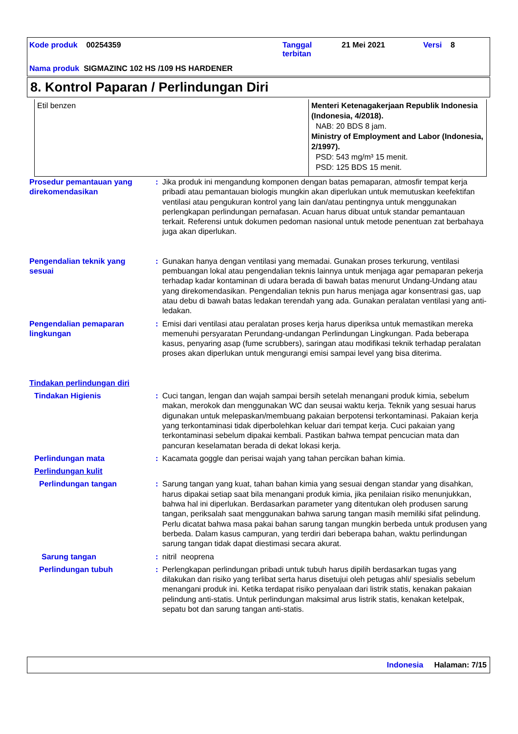Kode produk 00254359
Tanggal
terbitan
21 Mei 2021 Versi 8
Nama produk SIGMAZINC 102 HS /109 HS HARDENER
8. Kontrol Paparan / Perlindungan Diri
| Etil benzen | Menteri Ketenagakerjaan Republik Indonesia (Indonesia, 4/2018). NAB: 20 BDS 8 jam. Ministry of Employment and Labor (Indonesia, 2/1997). PSD: 543 mg/m³ 15 menit. PSD: 125 BDS 15 menit. |
Prosedur pemantauan yang direkomendasikan
: Jika produk ini mengandung komponen dengan batas pemaparan, atmosfir tempat kerja pribadi atau pemantauan biologis mungkin akan diperlukan untuk memutuskan keefektifan ventilasi atau pengukuran kontrol yang lain dan/atau pentingnya untuk menggunakan perlengkapan perlindungan pernafasan. Acuan harus dibuat untuk standar pemantauan terkait. Referensi untuk dokumen pedoman nasional untuk metode penentuan zat berbahaya juga akan diperlukan.
Pengendalian teknik yang sesuai
: Gunakan hanya dengan ventilasi yang memadai. Gunakan proses terkurung, ventilasi pembuangan lokal atau pengendalian teknis lainnya untuk menjaga agar pemaparan pekerja terhadap kadar kontaminan di udara berada di bawah batas menurut Undang-Undang atau yang direkomendasikan. Pengendalian teknis pun harus menjaga agar konsentrasi gas, uap atau debu di bawah batas ledakan terendah yang ada. Gunakan peralatan ventilasi yang anti-ledakan.
Pengendalian pemaparan lingkungan
: Emisi dari ventilasi atau peralatan proses kerja harus diperiksa untuk memastikan mereka memenuhi persyaratan Perundang-undangan Perlindungan Lingkungan. Pada beberapa kasus, penyaring asap (fume scrubbers), saringan atau modifikasi teknik terhadap peralatan proses akan diperlukan untuk mengurangi emisi sampai level yang bisa diterima.
Tindakan perlindungan diri
Tindakan Higienis : Cuci tangan, lengan dan wajah sampai bersih setelah menangani produk kimia, sebelum makan, merokok dan menggunakan WC dan seusai waktu kerja. Teknik yang sesuai harus digunakan untuk melepaskan/membuang pakaian berpotensi terkontaminasi. Pakaian kerja yang terkontaminasi tidak diperbolehkan keluar dari tempat kerja. Cuci pakaian yang terkontaminasi sebelum dipakai kembali. Pastikan bahwa tempat pencucian mata dan pancuran keselamatan berada di dekat lokasi kerja.
Perlindungan mata : Kacamata goggle dan perisai wajah yang tahan percikan bahan kimia.
Perlindungan kulit
Perlindungan tangan : Sarung tangan yang kuat, tahan bahan kimia yang sesuai dengan standar yang disahkan, harus dipakai setiap saat bila menangani produk kimia, jika penilaian risiko menunjukkan, bahwa hal ini diperlukan. Berdasarkan parameter yang ditentukan oleh produsen sarung tangan, periksalah saat menggunakan bahwa sarung tangan masih memiliki sifat pelindung. Perlu dicatat bahwa masa pakai bahan sarung tangan mungkin berbeda untuk produsen yang berbeda. Dalam kasus campuran, yang terdiri dari beberapa bahan, waktu perlindungan sarung tangan tidak dapat diestimasi secara akurat.
Sarung tangan : nitril neoprena
Perlindungan tubuh : Perlengkapan perlindungan pribadi untuk tubuh harus dipilih berdasarkan tugas yang dilakukan dan risiko yang terlibat serta harus disetujui oleh petugas ahli/ spesialis sebelum menangani produk ini. Ketika terdapat risiko penyalaan dari listrik statis, kenakan pakaian pelindung anti-statis. Untuk perlindungan maksimal arus listrik statis, kenakan ketelpak, sepatu bot dan sarung tangan anti-statis.
Indonesia Halaman: 7/15